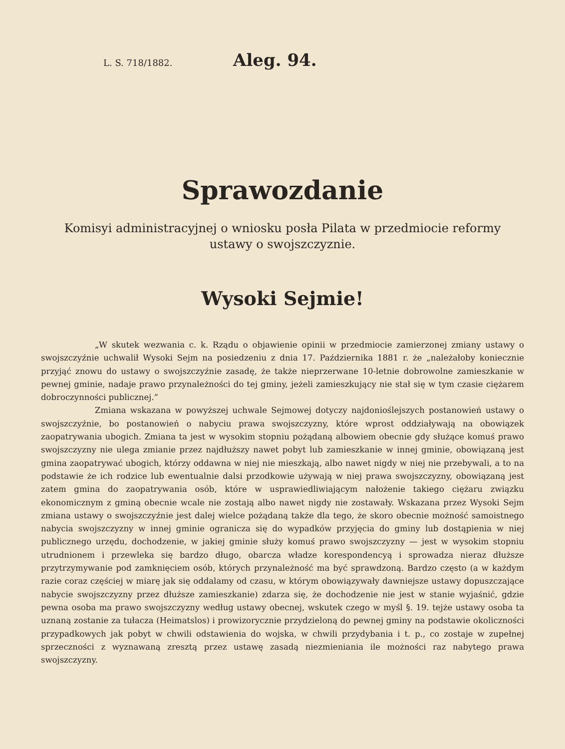L. S. 718/1882.
Aleg. 94.
Sprawozdanie
Komisyi administracyjnej o wniosku posła Pilata w przedmiocie reformy
ustawy o swojszczyznie.
Wysoki Sejmie!
„W skutek wezwania c. k. Rządu o objawienie opinii w przedmiocie zamierzonej zmiany ustawy o swojszczyźnie uchwalił Wysoki Sejm na posiedzeniu z dnia 17. Października 1881 r. że „należałoby koniecznie przyjąć znowu do ustawy o swojszczyźnie zasadę, że także nieprzerwane 10-letnie dobrowolne zamieszkanie w pewnej gminie, nadaje prawo przynależności do tej gminy, jeżeli zamieszkujący nie stał się w tym czasie ciężarem dobroczynności publicznej.“
Zmiana wskazana w powyższej uchwale Sejmowej dotyczy najdonioślejszych postanowień ustawy o swojszczyźnie, bo postanowień o nabyciu prawa swojszczyzny, które wprost oddziaływają na obowiązek zaopatrywania ubogich. Zmiana ta jest w wysokim stopniu pożądaną albowiem obecnie gdy służące komuś prawo swojszczyzny nie ulega zmianie przez najdłuższy nawet pobyt lub zamieszkanie w innej gminie, obowiązaną jest gmina zaopatrywać ubogich, którzy oddawna w niej nie mieszkają, albo nawet nigdy w niej nie przebywali, a to na podstawie że ich rodzice lub ewentualnie dalsi przodkowie używają w niej prawa swojszczyzny, obowiązaną jest zatem gmina do zaopatrywania osób, które w usprawiedliwiającym nałożenie takiego ciężaru związku ekonomicznym z gminą obecnie wcale nie zostają albo nawet nigdy nie zostawały. Wskazana przez Wysoki Sejm zmiana ustawy o swojszczyźnie jest dalej wielce pożądaną także dla tego, że skoro obecnie możność samoistnego nabycia swojszczyzny w innej gminie ogranicza się do wypadków przyjęcia do gminy lub dostąpienia w niej publicznego urzędu, dochodzenie, w jakiej gminie służy komuś prawo swojszczyzny — jest w wysokim stopniu utrudnionem i przewleka się bardzo długo, obarcza władze korespondencyą i sprowadza nieraz dłuższe przytrzymywanie pod zamknięciem osób, których przynależność ma być sprawdzoną. Bardzo często (a w każdym razie coraz częściej w miarę jak się oddalamy od czasu, w którym obowiązywały dawniejsze ustawy dopuszczające nabycie swojszczyzny przez dłuższe zamieszkanie) zdarza się, że dochodzenie nie jest w stanie wyjaśnić, gdzie pewna osoba ma prawo swojszczyzny według ustawy obecnej, wskutek czego w myśl §. 19. tejże ustawy osoba ta uznaną zostanie za tułacza (Heimatslos) i prowizorycznie przydzieloną do pewnej gminy na podstawie okoliczności przypadkowych jak pobyt w chwili odstawienia do wojska, w chwili przydybania i t. p., co zostaje w zupełnej sprzeczności z wyznawaną zresztą przez ustawę zasadą niezmieniania ile możności raz nabytego prawa swojszczyzny.